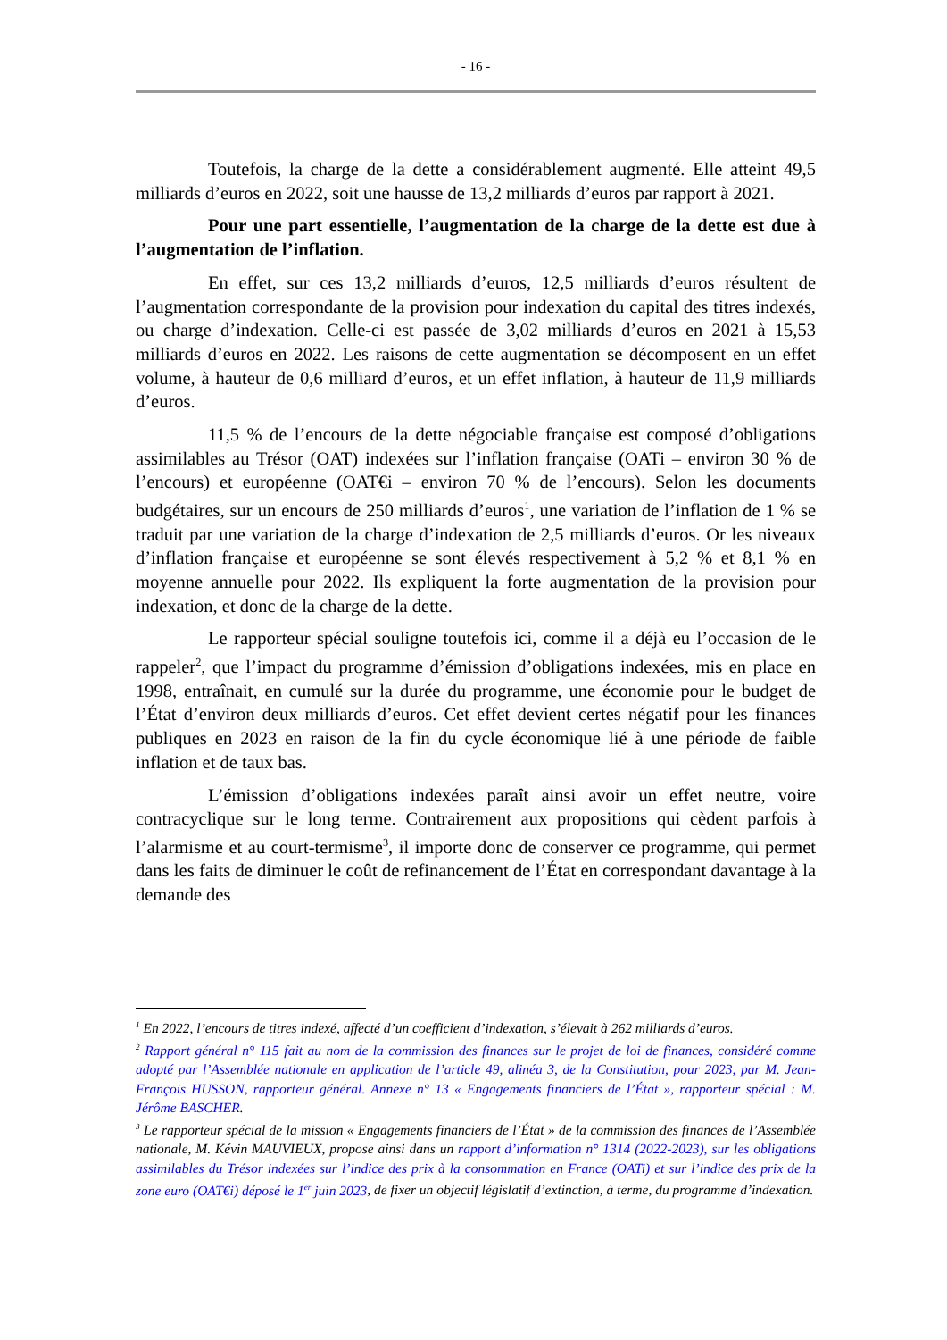- 16 -
Toutefois, la charge de la dette a considérablement augmenté. Elle atteint 49,5 milliards d’euros en 2022, soit une hausse de 13,2 milliards d’euros par rapport à 2021.
Pour une part essentielle, l’augmentation de la charge de la dette est due à l’augmentation de l’inflation.
En effet, sur ces 13,2 milliards d’euros, 12,5 milliards d’euros résultent de l’augmentation correspondante de la provision pour indexation du capital des titres indexés, ou charge d’indexation. Celle-ci est passée de 3,02 milliards d’euros en 2021 à 15,53 milliards d’euros en 2022. Les raisons de cette augmentation se décomposent en un effet volume, à hauteur de 0,6 milliard d’euros, et un effet inflation, à hauteur de 11,9 milliards d’euros.
11,5 % de l’encours de la dette négociable française est composé d’obligations assimilables au Trésor (OAT) indexées sur l’inflation française (OATi – environ 30 % de l’encours) et européenne (OAT€i – environ 70 % de l’encours). Selon les documents budgétaires, sur un encours de 250 milliards d’euros<sup>1</sup>, une variation de l’inflation de 1 % se traduit par une variation de la charge d’indexation de 2,5 milliards d’euros. Or les niveaux d’inflation française et européenne se sont élevés respectivement à 5,2 % et 8,1 % en moyenne annuelle pour 2022. Ils expliquent la forte augmentation de la provision pour indexation, et donc de la charge de la dette.
Le rapporteur spécial souligne toutefois ici, comme il a déjà eu l’occasion de le rappeler<sup>2</sup>, que l’impact du programme d’émission d’obligations indexées, mis en place en 1998, entraînait, en cumulé sur la durée du programme, une économie pour le budget de l’État d’environ deux milliards d’euros. Cet effet devient certes négatif pour les finances publiques en 2023 en raison de la fin du cycle économique lié à une période de faible inflation et de taux bas.
L’émission d’obligations indexées paraît ainsi avoir un effet neutre, voire contracyclique sur le long terme. Contrairement aux propositions qui cèdent parfois à l’alarmisme et au court-termisme<sup>3</sup>, il importe donc de conserver ce programme, qui permet dans les faits de diminuer le coût de refinancement de l’État en correspondant davantage à la demande des
<sup>1</sup> En 2022, l’encours de titres indexé, affecté d’un coefficient d’indexation, s’élevait à 262 milliards d’euros.
<sup>2</sup> Rapport général n° 115 fait au nom de la commission des finances sur le projet de loi de finances, considéré comme adopté par l’Assemblée nationale en application de l’article 49, alinéa 3, de la Constitution, pour 2023, par M. Jean-François HUSSON, rapporteur général. Annexe n° 13 « Engagements financiers de l’État », rapporteur spécial : M. Jérôme BASCHER.
<sup>3</sup> Le rapporteur spécial de la mission « Engagements financiers de l’État » de la commission des finances de l’Assemblée nationale, M. Kévin MAUVIEUX, propose ainsi dans un rapport d’information n° 1314 (2022-2023), sur les obligations assimilables du Trésor indexées sur l’indice des prix à la consommation en France (OATi) et sur l’indice des prix de la zone euro (OAT€i) déposé le 1<sup>er</sup> juin 2023, de fixer un objectif législatif d’extinction, à terme, du programme d’indexation.